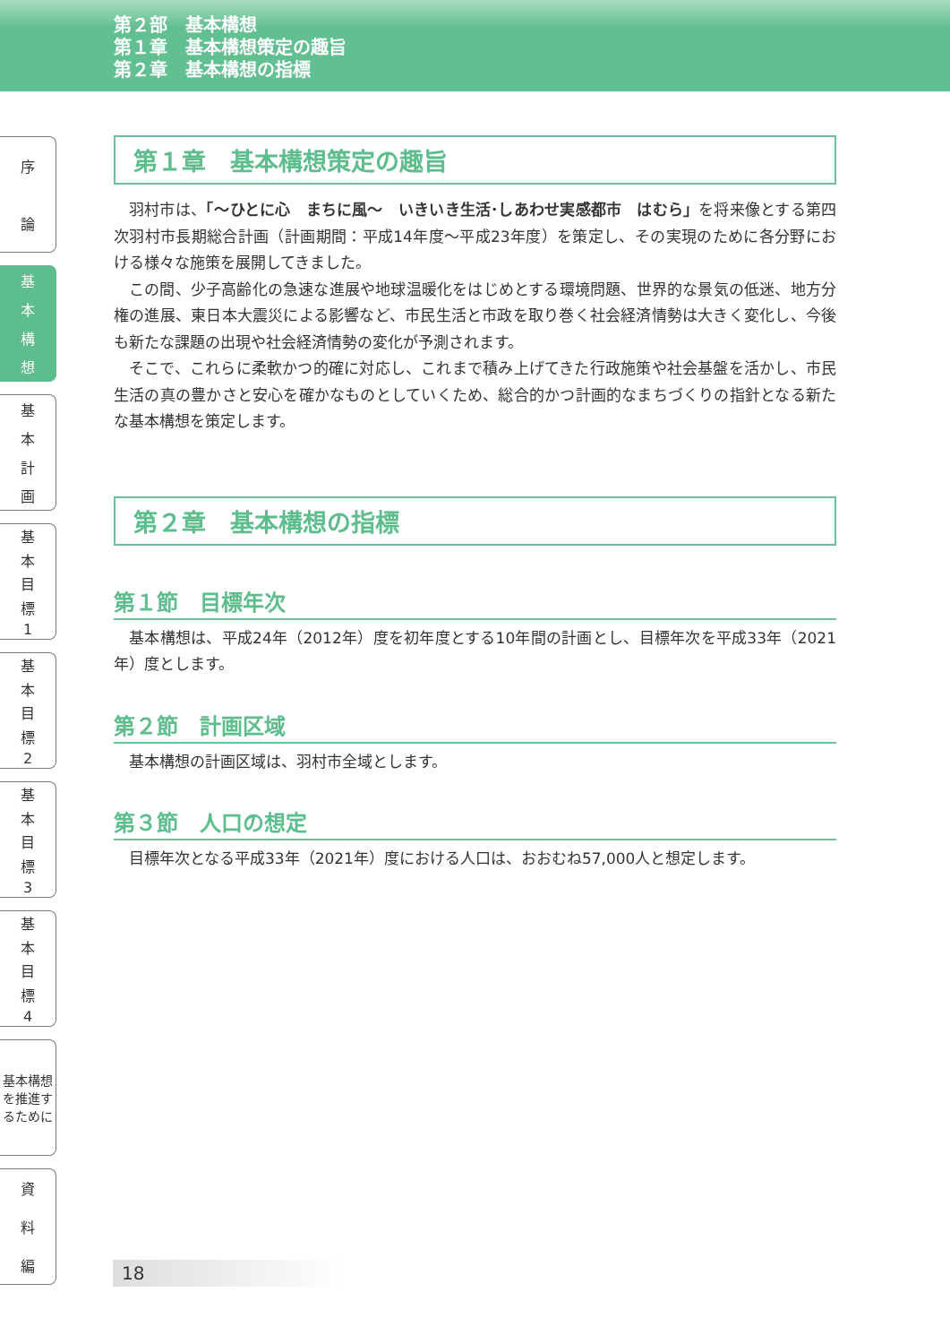第２部　基本構想
第１章　基本構想策定の趣旨
第２章　基本構想の指標
序論
基本構想
基本計画
基本目標
1
基本目標
2
基本目標
3
基本目標
4
基本構想を推進するために
資料編
第１章　基本構想策定の趣旨
羽村市は、「～ひとに心　まちに風～　いきいき生活･しあわせ実感都市　はむら」を将来像とする第四次羽村市長期総合計画（計画期間：平成14年度～平成23年度）を策定し、その実現のために各分野における様々な施策を展開してきました。
この間、少子高齢化の急速な進展や地球温暖化をはじめとする環境問題、世界的な景気の低迷、地方分権の進展、東日本大震災による影響など、市民生活と市政を取り巻く社会経済情勢は大きく変化し、今後も新たな課題の出現や社会経済情勢の変化が予測されます。
そこで、これらに柔軟かつ的確に対応し、これまで積み上げてきた行政施策や社会基盤を活かし、市民生活の真の豊かさと安心を確かなものとしていくため、総合的かつ計画的なまちづくりの指針となる新たな基本構想を策定します。
第２章　基本構想の指標
第１節　目標年次
基本構想は、平成24年（2012年）度を初年度とする10年間の計画とし、目標年次を平成33年（2021年）度とします。
第２節　計画区域
基本構想の計画区域は、羽村市全域とします。
第３節　人口の想定
目標年次となる平成33年（2021年）度における人口は、おおむね57,000人と想定します。
18